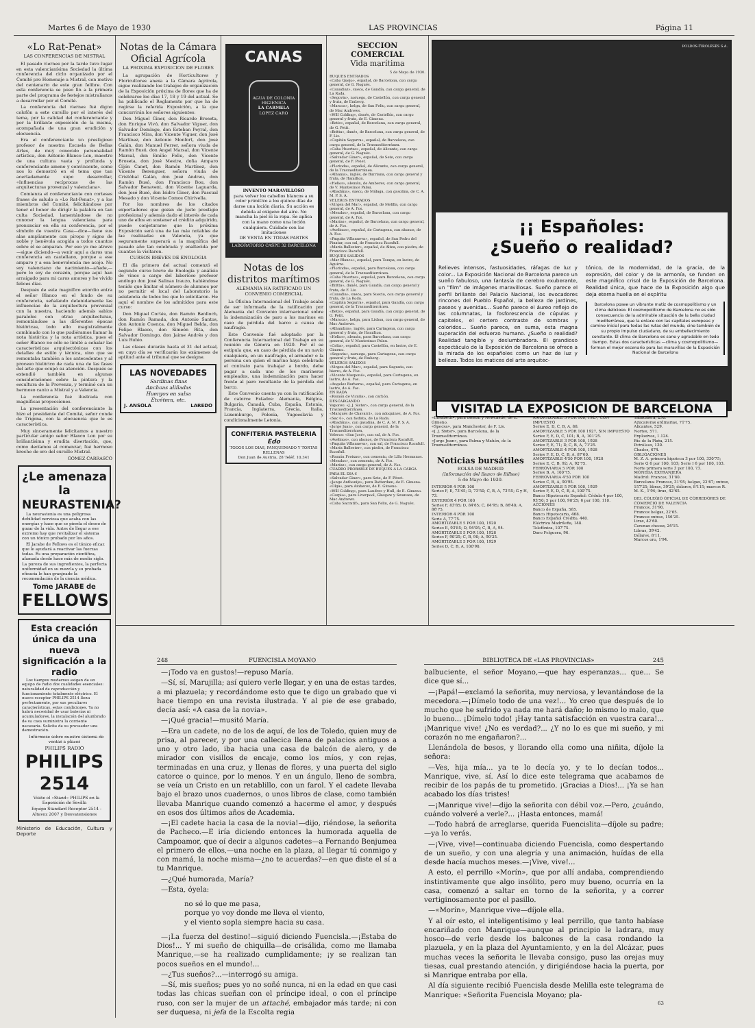Martes 6 de Mayo de 1930 LAS PROVINCIAS Página 11
«Lo Rat-Penat»
LAS CONFERENCIAS DE MISTRAL
El pasado viernes por la tarde tuvo lugar en esta valencianísima Sociedad la última conferencia del ciclo organizado por el Comité pro Homenaje a Mistral, con motivo del centenario de este gran felibre. Con esta conferencia se puso fin a la primera parte del programa de festejos mistralianos a desarrollar por el Comité.
La conferencia del viernes fué digno colofón a este cursillo por el interés del tema, por la calidad del conferenciante y por la brillante exposición de la misma, acompañada de una gran erudición y elocuencia.
Era el conferenciante un prestigioso profesor de nuestra Escuela de Bellas Artes, de muy conocido personalidad artística, don Antonio Blanco Lon, maestro de una cultura vasta y profunda y conferenciante ameno y convincente, como nos lo demostró en el tema que tan acertadamente supo desarrollar, «Influencias recíprocas de las arquitecturas provenzal y valenciana».
Comienza el conferenciante con corteses frases de saludo a «Lo Rat-Penat», y a los miembros del Comité, felicitándose por tener el honor de dirigir la palabra en tan culta Sociedad, lamentándose de no conocer la lengua valenciana para pronunciar en ella su conferencia, por el símbolo de vuestra Casa—dice—tiene sus alas ampliamente con piropo y signo de noble y benévola acogida a todos cuantos sobre él se amparan. Por eso yo me atrevo—sigue diciendo—a venir aquí a daros una conferencia en castellano, porque a ese amparo y a esa benevolencia me acojo. No soy valenciano de nacimiento—añade,—pero lo soy de corazón, porque aquí han arraigado para mi caros amores y he vivido felices días.
Después de este magnífico exordio entra el señor Blanco en el fondo de su conferencia, señalando detenidamente las influencias de la arquitectura provenzal con la nuestra, haciendo además sabios paralelos con otras arquitecturas, remontándose a las diferentes épocas históricas, todo ello magistralmente combinado con lo que pudiéramos llamar la nota histórica y la nota artística, pues el señor Blanco no sólo se limitó a señalar las características arquitectónicas con los detalles de estilo y técnica, sino que se remontaba también a los antecedentes y al proceso histórico de cada una de las fases del arte que ocupó su atención. Después se extendió también en algunas consideraciones sobre la pintura y la escultura de la Provenza, y terminó con un hermoso canto a Mistral y a Valencia.
La conferencia fué ilustrada con magníficas proyecciones.
La presentación del conferenciante la hizo el presidente del Comité, señor conde de Trigona, con la elocuencia que le es característica.
Muy sinceramente felicitamos a nuestro particular amigo señor Blanco Lon por su brillantísima y erudita disertación, que, como decíamos al comenzar, fué hermoso broche de oro del cursillo Mistral.
GOMEZ CARRASCO
¿Le amenaza la NEURASTENIA?
La neurastenia es una peligrosa debilidad nerviosa que acaba con las energías y hace que se pierda el deseo de gozar de la vida. Antes de llegar a ese extremo hay que revitalizar el sistema con un tónico probado por los años.
El Jarabe de Fellows es el tónico eficaz que le ayudará a reactivar las fuerzas todas. Es una preparación científica, afamada desde hace más de medio siglo. La pureza de sus ingredientes, la perfecta uniformidad en su mezcla y su probada eficacia le han granjeado la recomendación de la ciencia médica.
Tome JARABE de
FELLOWS
Esta creación única da una nueva significación a la radio
Los tiempos modernos exigen de un equipo de radio dos cualidades esenciales: naturalidad de reproducción y funcionamiento totalmente eléctrico. El nuevo receptor PHILIPS 2514 llena perfectamente, por sus peculiares características, estas condiciones. Ya no habrá necesidad de usar baterías ni acumuladores, la instalación del alumbrado de su casa suministra la corriente necesaria. Solicite de su proveedor una demostración.
Infórmese sobre nuestro sistema de ventas a plazos
PHILIPS RADIO
PHILIPS 2514
Visite el «Stand» PHILIPS en la Exposición de Sevilla
Equipo Standard Receptor 2514 - Altavoz 2007 y Desvatensiones
Ministerio de Educación, Cultura y Deporte
Notas de la Cámara Oficial Agrícola
LA PROXIMA EXPOSICION DE FLORES
La agrupación de Horticultores y Floricultores anexa a la Cámara Agrícola, sigue realizando los trabajos de organización de la Exposición próxima de flores que ha de celebrarse los días 17, 18 y 19 del actual. Se ha publicado el Reglamento por que ha de regirse la referida Exposición, a la que concurrirán los señores siguientes:
Don Miguel Giner, don Ricardo Broseta, don Enrique Vivó, don Salvador Viguer, don Salvador Domingo, don Esteban Peyral, don Francisco Mira, don Vicente Viguer, don José Martínez, don Antonio Monfort, don José Galán, don Manuel Ferrer, señora viuda de Ramón Busó, don Angel Marsal, don Vicente Marsal, don Emilio Feliu, don Vicente Broseta, don José Mestre, doña Amparo Gijón Canet, don Ramón Martínez, don Vicente Berenguer, señora viuda de Cristóbal Galán, don José Andreu, don Ramón Busó, don Francisco Bou, don Salvador Benavent, don Vicente Laguarda, don José Busó, don Isidro Giner, don Pascual Mesado y don Vicente Comos Chirivella.
Por los nombres de los citados exportadores que gozan de justo prestigio profesional y además dado el interés de cada uno de ellos en sostener el crédito adquirido, puede conjeturarse que la próxima Exposición será una de las más notables de las realizadas en Valencia, ya que seguramente superará a la magnífica del pasado año tan celebrada y enaltecida por cuantos la visitaron.
CURSOS BREVES DE ENOLOGIA
El día primero del actual comenzó el segundo curso breve de Enología y análisis de vinos a cargo del laborioso profesor enólogo don José Salinas Irauzo, habiéndose tenido que limitar el número de alumnos por no permitir el local del Laboratorio la asistencia de todos los que lo solicitaron. He aquí el nombre de los admitidos para este curso:
Don Miguel Cortés, don Ramón Benlloch, don Ramón Ramada, don Antonio Santos, don Antonio Cuenca, don Miguel Belda, don Felipe Blasco, don Simeón Rita, don Salvador Domingo, don Jaime Andrés y don Luis Rubio.
Las clases durarán hasta el 31 del actual, en cuyo día se verificarán los exámenes de aptitud ante el tribunal que se designe.
LAS NOVEDADES
Sardinas finas
Anchoas aliñadas
Huergos en salsa
Etcétera, etc.
J. ANSOLA LAREDO
CANAS
AGUA DE COLONIA HIGIENICA
LA CARMELA
LOPEZ CARO
INVENTO MARAVILLOSO
para volver los cabellos blancos a su color primitivo a los quince días de darse una loción diaria. Su acción es debida al oxígeno del aire. No mancha la piel ni la ropa. Se aplica con la mano como una loción cualquiera. Cuidado con las imitaciones
DE VENTA EN TODAS PARTES
LABORATORIO CASPE 32 BARCELONA
Notas de los distritos marítimos
ALEMANIA HA RATIFICADO UN CONVENIO COMERCIAL
La Oficina Internacional del Trabajo acaba de ser informada de la ratificación por Alemania del Convenio internacional sobre la indemnización de paro a los marinos en caso de pérdida del barco a causa de naufragio.
Este Convenio fué adoptado por la Conferencia Internacional del Trabajo en su reunión de Génova en 1920. Por él se estipula que, en caso de pérdida de un navío cualquiera, en un naufragio, el armador o la persona con quien el marino haya celebrado el contrato para trabajar a bordo, debe pagar a cada uno de los marineros empleados, una indemnización para hacer frente al paro resultante de la pérdida del barco.
Este Convenio cuenta ya con la ratificación de catorce Estados: Alemania, Bélgica, Bulgaria, Canadá, Cuba, España, Estonia, Francia, Inglaterra, Grecia, Italia, Luxemburgo, Polonia, Yugoeslavia y condicionalmente Letonia.
CONFITERIA PASTELERIA Edo
TODOS LOS DIAS, PANQUEMADO Y TORTAS RELLENAS
Don Juan de Austria, 28 Teléf. 10.341
SECCION COMERCIAL
Vida marítima
5 de Mayo de 1930.
BUQUES ENTRADOS
«Cabo Quejo», español, de Barcelona, con cargo general, de G. Nogués.
«Canadiaz», sueco, de Gandía, con cargo general, de La Roda.
«Segovia», noruego, de Castellón, con cargo general y fruta, de Emberg.
«Maroca», belga, de San Feliu, con cargo general, de Mac Andrews.
«Will Colding», danés, de Castellón, con cargo general y fruta, de E. Gimeno.
«Betis», español, de Barcelona, con cargo general, de G. Petit.
«Britta», danés, de Barcelona, con cargo general, de F. Lis.
«Capitán Segarra», español, de Barcelona, con cargo general, de la Trasmediterránea.
«Cabo Huertas», español, de Alicante, con cargo general, de G. Nogués.
«Salvador Giner», español, de Sete, con cargo general, de F. Peset.
«Florinda», español, de Alicante, con cargo general, de la Trasmediterránea.
«Alhama», inglés, de Burriana, con cargo general y fruta, de Hamilton.
«Helios», alemán, de Amberes, con cargo general, de V. Montesinos Palau.
«Abadána», sueco, de Málaga, con gasolina, de C. A. M. P. S. A.
VELEROS ENTRADOS
«Virgen del Mar», español, de Melilla, con cargo general, de A. Fos.
«Mendos», español, de Barcelona, con cargo general, de A. Fos.
«Marías», español, de Barcelona, con cargo general, de A. Fos.
«Avelinos», español, de Cartagena, con abonos, de A. Fos.
«Paquita Villanueva», español, de San Pedro del Pinatar, con sal, de Francisco Rocafull.
«María Ballester», español, de Altea, con piedra, de Francisco Rocafull.
BUQUES SALIDOS
«Mar Blanco», español, para Tampa, en lastre, de Aguirre.
«Florinda», español, para Barcelona, con cargo general, de la Trasmediterránea.
«Cabo Huertas», español, para Barcelona, con cargo general, de G. Nogués.
«Britta», danés, para Gandía, con cargo general y fruta, de F. Lis.
«Canadia», sueco, para Suecia, con cargo general y fruta, de La Roda.
«Capitán Segarra», español, para Gandía, con cargo general, de la Trasmediterránea.
«Betis», español, para Gandía, con cargo general, de G. Petit.
«Maroca», belga, para Lisboa, con cargo general, de Mac Andrews.
«Alhambra», inglés, para Cartagena, con cargo general y fruta, de Hamilton.
«Helios», alemán, para Barcelona, con cargo general, de V. Montesinos Palau.
«Celta», español, para Castellón, en lastre, de E. Gimeno.
«Segovia», noruego, para Cartagena, con cargo general y fruta, de Emberg.
VELEROS SALIDOS
«Virgen del Mar», español, para Sagunto, con hierro, de A. Fos.
«Vicente Masponá», español, para Cartagena, en lastre, de A. Fos.
«Angeles Barbera», español, para Cartagena, en lastre, de A. Fos.
EN RADA
«Ramón de Vicuña», con carbón.
DESCARGANDO
Vapores: «J. J. Sister», con cargo general, de la Trasmediterránea.
«Marqués de Chavarri», con adoquines, de A. Fos.
«Sac 6», con fosfato, de La Roda.
«Abadána», con gasolina, de C. A. M. P. S. A.
«Jorge Juan», con cargo general, de la Trasmediterránea.
Veleros: «San José», con sal, de A. Fos.
«Avelinos», con abonos, de Francisco Rocafull.
«Paquita Villanueva», con sal, de Francisco Rocafull.
«María Ballester», con piedra, de Francisco Rocafull.
«Ramón Freixas», con cemento, de Lillo Hermanos.
«Mendos», con cemento, de A. Fos.
«Marías», con cargo general, de A. Fos.
CUADRO PROBABLE DE BUQUES A LA CARGA PARA EL DIA 6
«Salvador Giner», para Sete, de F. Péset.
«Jonge Anthonija», para Rotterdam, de E. Gimeno.
«Olga», para Amberes, de E. Gimeno.
«Will Colding», para Londres y Hull, de E. Gimeno.
«Carpio», para Liverpool, Glasgow y Swansea, de Mac Andrews.
«Cabo Sacratif», para San Feliu, de G. Nogués.
POLDOS-TIROLESES S.A.
¡¡ Españoles:
¿Sueño o realidad?
Relieves intensos, fastuosidades, ráfagas de luz y color... La Exposición Nacional de Barcelona parece un sueño fabuloso, una fantasía de cerebro exuberante, un "film" de imágenes maravillosas. Sueño parece el perfil brillante del Palacio Nacional, los evocadores rincones del Pueblo Español, la belleza de jardines, paseos y avenidas... Sueño parece el áureo reflejo de las columnatas, la fosforescencia de cúpulas y capiteles, el certero contraste de sombras y coloridos... Sueño parece, en suma, esta magna superación del esfuerzo humano. ¿Sueño o realidad? Realidad tangible y deslumbradora. El grandioso espectáculo de la Exposición de Barcelona se ofrece a la mirada de los españoles como un haz de luz y belleza. Todos los matices del arte arquitec-
tónico, de la modernidad, de la gracia, de la expresión, del color y de la armonía, se funden en este magnífico crisol de la Exposición de Barcelona. Realidad única, que hace de la Exposición algo que deja eterna huella en el espíritu
Barcelona posee un vibrante matiz de cosmopolitismo y un clima delicioso. El cosmopolitismo de Barcelona no es sólo consecuencia de la admirable situación de la bella ciudad mediterránea, que la enlace con las capitales europeas y camino inicial para todas las rutas del mundo, sino también de su propio impulso ciudadano, de su embellecimiento constante. El clima de Barcelona es sano y agradable en todo tiempo. Estas dos características —clima y cosmopolitismo—forman el mejor escenario para las maravillas de la Exposición Nacional de Barcelona
VISITAD LA EXPOSICION DE BARCELONA
«Elisabeth», para Boston y Newcastle, de E. Gimeno.
«Specsa», para Manchester, de F. Lis.
«J. J. Sister», para Barcelona, de la Trasmediterránea.
«Jorge Juan», para Palma y Mahón, de la Trasmediterránea.
Noticias bursátiles
BOLSA DE MADRID
(Información del Banco de Bilbao)
5 de Mayo de 1930.
INTERIOR 4 POR 100
Series F, E, 73'45; D, 73'50; C, B, A, 73'55; G y H, 73.
EXTERIOR 4 POR 100
Series F, 83'85; D, 84'65; C, 84'95; B, 86'40; A, 86'75.
INTERIOR 4 POR 100
Serie A, 77'75.
AMORTIZABLE 5 POR 100, 1920
Series E, 93'85; D, 94'05; C, B, A, 94.
AMORTIZABLE 5 POR 100, 1928
Series F, 90'25; C, B, 90; A, 90'25.
AMORTIZABLE 5 POR 100, 1929
Series D, C, B, A, 100'90.
AMORTIZABLE 5 POR 100, 1927, CON IMPUESTO
Series E, D, C, B, A, 88.
AMORTIZABLE 5 POR 100 1927, SIN IMPUESTO
Series F, E, D, C, 101; B, A, 101'25.
AMORTIZABLE 3 POR 100, 1928
Series F, E, 71; D, C, B, A, 71'25.
AMORTIZABLE 4 POR 100, 1928
Series F, E, D, C, B, A, 87'60.
AMORTIZABLE 4'50 POR 100, 1928
Series E, C, B, 92; A, 92'75.
FERROVIARIA 5 POR 100
Series B, A, 100'75.
FERROVIARIA 4'50 POR 100
Series C, B, A, 90'95.
AMORTIZABLE 5 POR 100, 1929
Series F, E, D, C, B, A, 100'75.
Banco Hipotecario Español: Cédula 4 por 100, 93'50; 5 por 100, 98'25; 6 por 100, 110.
ACCIONES
Banco de España, 585.
Banco Hipotecario, 468.
Banco Español Crédito, 440.
Eléctrica Madrileña, 148.
Telefónica, 107'75.
Duro Felguera, 96.
Tabacalera, 230.
Azucareras ordinarias, 71'75.
Alicantes, 529.
Nortes, 571.
Explosivos, 1.124.
Río de la Plata, 215.
Petróleos, 130.
Chades, 674.
OBLIGACIONES
M. Z. A. primera hipoteca 3 por 100, 330'75; Serie G 6 por 100, 103; Serie I 6 por 100, 103.
Norte primera serie 3 por 100, 73.
MONEDA EXTRANJERA
Madrid: Francos, 31'80.
Barcelona: Francos, 31'95; belgas, 22'67; suizos, 157'25; libras, 39'25; dólares, 8'115; marcos R. M. K., 1'94; liras, 42'65.
DEL COLEGIO OFICIAL DE CORREDORES DE COMERCIO DE VALENCIA
Francos, 31'90.
Francos belgas, 22'65.
Francos suizos, 156'25.
Liras, 42'60.
Coronas checas, 24'15.
Libras, 39'42.
Dólares, 8'11.
Marcos oro, 1'94.
248 FUENCISLA MOYANO
—¡Todo va en gustos!—repuso María.
—Sí, sí, Marujilla; así quiero verle llegar, y en una de estas tardes, a mi plazuela; y recordándome esto que te digo un grabado que vi hace tiempo en una revista ilustrada. Y al pie de ese grabado, decía así: «A casa de la novia».
—¡Qué gracia!—musitó María.
—Era un cadete, no de los de aquí, de los de Toledo, quien muy de prisa, al parecer, y por una callecica llena de palacios antiguos a uno y otro lado, iba hacia una casa de balcón de alero, y de mirador con visillos de encaje, como los míos, y con rejas, terminadas en una cruz, y llenas de flores, y una puerta del siglo catorce o quince, por lo menos. Y en un ángulo, lleno de sombra, se veía un Cristo en un retablillo, con un farol. Y el cadete llevaba bajo el brazo unos cuadernos, o unos libros de clase, como también llevaba Manrique cuando comenzó a hacerme el amor, y después en esos dos últimos años de Academia.
—¡El cadete hacia la casa de la novia!—dijo, riéndose, la señorita de Pacheco.—E iría diciendo entonces la humorada aquella de Campoamor, que oí decir a algunos cadetes—a Fernando Benjumea el primero de ellos,—una noche en la plaza, al llegar tú conmigo y con mamá, la noche misma—¿no te acuerdas?—en que diste el sí a tu Manrique.
—¿Qué humorada, María?
—Esta, óyela:
no sé lo que me pasa,
porque yo voy donde me lleva el viento,
y el viento sopla siempre hacia su casa.
—¡La fuerza del destino!—siguió diciendo Fuencisla.—¡Estaba de Dios!... Y mi sueño de chiquilla—de crisálida, como me llamaba Manrique,—se ha realizado cumplidamente; ¡y se realizan tan pocos sueños en el mundo!...
—¿Tus sueños?...—interrogó su amiga.
—Sí, mis sueños; pues yo no soñé nunca, ni en la edad en que casi todas las chicas sueñan con el príncipe ideal, o con el príncipe ruso, con ser la mujer de un attaché, embajador más tarde; ni con ser duquesa, ni jefa de la Escolta regia
BIBLIOTECA DE «LAS PROVINCIAS» 245
balbuciente, el señor Moyano,—que hay esperanzas... que... Se dice que sí...
—¡Papá!—exclamó la señorita, muy nerviosa, y levantándose de la mecedora.—¡Dímelo todo de una vez!... Yo creo que después de lo mucho que he sufrido ya nada me hará daño; lo mismo lo malo, que lo bueno... ¡Dímelo todo! ¡Hay tanta satisfacción en vuestra cara!... ¡Manrique vive! ¿No es verdad?... ¿Y no lo es que mi sueño, y mi corazón no me engañaron?...
Llenándola de besos, y llorando ella como una niñita, díjole la señora:
—Ves, hija mía... ya te lo decía yo, y te lo decían todos... Manrique, vive, sí. Así lo dice este telegrama que acabamos de recibir de los papás de tu prometido. ¡Gracias a Dios!... ¡Ya se han acabado los días tristes!
—¡Manrique vive!—dijo la señorita con débil voz.—Pero, ¿cuándo, cuándo volveré a verle?... ¡Hasta entonces, mamá!
—Todo habrá de arreglarse, querida Fuencislita—díjole su padre;—ya lo verás.
—¡Vive, vive!—continuaba diciendo Fuencisla, como despertando de un sueño, y con una alegría y una animación, huídas de ella desde hacía muchos meses.—¡Vive, vive!...
A esto, el perrillo «Morín», que por allí andaba, comprendiendo instintivamente que algo insólito, pero muy bueno, ocurría en la casa, comenzó a saltar en torno de la señorita, y a correr vertiginosamente por el pasillo.
—«Morín», Manrique vive—díjole ella.
Y al oír esto, el inteligentísimo y leal perrillo, que tanto habíase encariñado con Manrique—aunque al principio le ladrara, muy hosco—de verle desde los balcones de la casa rondando la plazuela, y en la plaza del Ayuntamiento, y en la del Alcázar, pues muchas veces la señorita le llevaba consigo, puso las orejas muy tiesas, cual prestando atención, y dirigiéndose hacia la puerta, por si Manrique entraba por ella.
Al día siguiente recibió Fuencisla desde Melilla este telegrama de Manrique: «Señorita Fuencisla Moyano; pla-
63